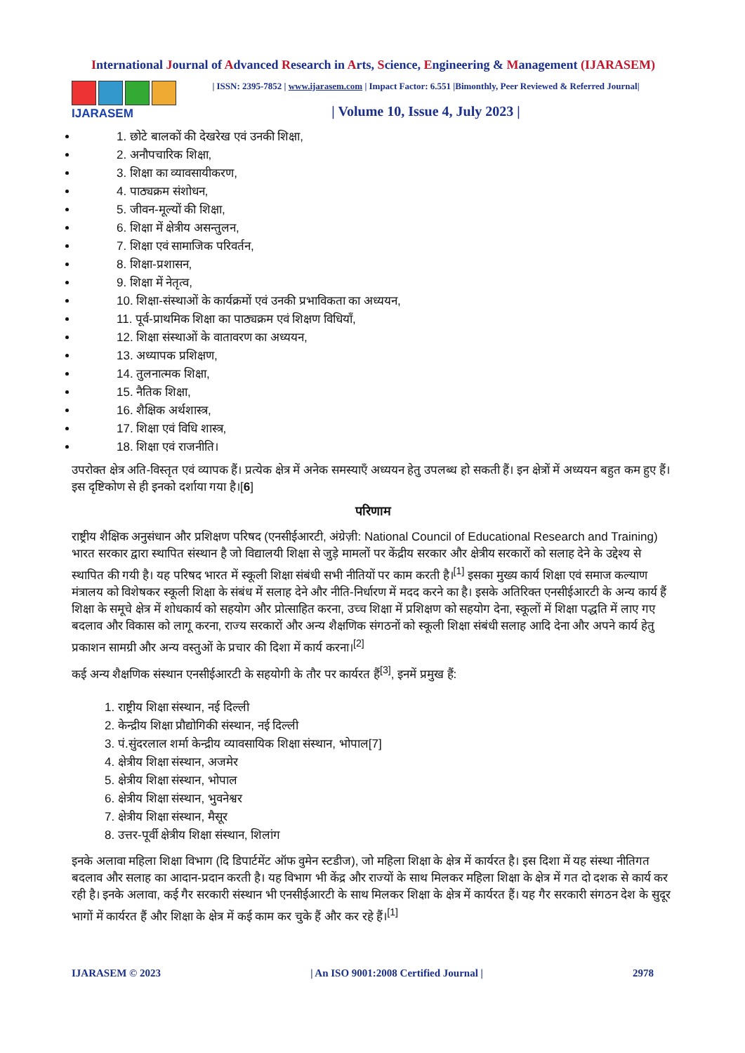International Journal of Advanced Research in Arts, Science, Engineering & Management (IJARASEM)
IJARASEM
| ISSN: 2395-7852 | www.ijarasem.com | Impact Factor: 6.551 |Bimonthly, Peer Reviewed & Referred Journal|
| Volume 10, Issue 4, July 2023 |
1. छोटे बालकों की देखरेख एवं उनकी शिक्षा,
2. अनौपचारिक शिक्षा,
3. शिक्षा का व्यावसायीकरण,
4. पाठ्यक्रम संशोधन,
5. जीवन-मूल्यों की शिक्षा,
6. शिक्षा में क्षेत्रीय असन्तुलन,
7. शिक्षा एवं सामाजिक परिवर्तन,
8. शिक्षा-प्रशासन,
9. शिक्षा में नेतृत्व,
10. शिक्षा-संस्थाओं के कार्यक्रमों एवं उनकी प्रभाविकता का अध्ययन,
11. पूर्व-प्राथमिक शिक्षा का पाठ्यक्रम एवं शिक्षण विधियाँ,
12. शिक्षा संस्थाओं के वातावरण का अध्ययन,
13. अध्यापक प्रशिक्षण,
14. तुलनात्मक शिक्षा,
15. नैतिक शिक्षा,
16. शैक्षिक अर्थशास्त्र,
17. शिक्षा एवं विधि शास्त्र,
18. शिक्षा एवं राजनीति।
उपरोक्त क्षेत्र अति-विस्तृत एवं व्यापक हैं। प्रत्येक क्षेत्र में अनेक समस्याएँ अध्ययन हेतु उपलब्ध हो सकती हैं। इन क्षेत्रों में अध्ययन बहुत कम हुए हैं। इस दृष्टिकोण से ही इनको दर्शाया गया है।[6]
परिणाम
राष्ट्रीय शैक्षिक अनुसंधान और प्रशिक्षण परिषद (एनसीईआरटी, अंग्रेज़ी: National Council of Educational Research and Training) भारत सरकार द्वारा स्थापित संस्थान है जो विद्यालयी शिक्षा से जुड़े मामलों पर केंद्रीय सरकार और क्षेत्रीय सरकारों को सलाह देने के उद्देश्य से स्थापित की गयी है। यह परिषद भारत में स्कूली शिक्षा संबंधी सभी नीतियों पर काम करती है।<sup>[1]</sup> इसका मुख्य कार्य शिक्षा एवं समाज कल्याण मंत्रालय को विशेषकर स्कूली शिक्षा के संबंध में सलाह देने और नीति-निर्धारण में मदद करने का है। इसके अतिरिक्त एनसीईआरटी के अन्य कार्य हैं शिक्षा के समूचे क्षेत्र में शोधकार्य को सहयोग और प्रोत्साहित करना, उच्च शिक्षा में प्रशिक्षण को सहयोग देना, स्कूलों में शिक्षा पद्धति में लाए गए बदलाव और विकास को लागू करना, राज्य सरकारों और अन्य शैक्षणिक संगठनों को स्कूली शिक्षा संबंधी सलाह आदि देना और अपने कार्य हेतु प्रकाशन सामग्री और अन्य वस्तुओं के प्रचार की दिशा में कार्य करना।<sup>[2]</sup>
कई अन्य शैक्षणिक संस्थान एनसीईआरटी के सहयोगी के तौर पर कार्यरत हैं<sup>[3]</sup>, इनमें प्रमुख हैं:
1. राष्ट्रीय शिक्षा संस्थान, नई दिल्ली
2. केन्द्रीय शिक्षा प्रौद्योगिकी संस्थान, नई दिल्ली
3. पं.सुंदरलाल शर्मा केन्द्रीय व्यावसायिक शिक्षा संस्थान, भोपाल[7]
4. क्षेत्रीय शिक्षा संस्थान, अजमेर
5. क्षेत्रीय शिक्षा संस्थान, भोपाल
6. क्षेत्रीय शिक्षा संस्थान, भुवनेश्वर
7. क्षेत्रीय शिक्षा संस्थान, मैसूर
8. उत्तर-पूर्वी क्षेत्रीय शिक्षा संस्थान, शिलांग
इनके अलावा महिला शिक्षा विभाग (दि डिपार्टमेंट ऑफ वुमेन स्टडीज), जो महिला शिक्षा के क्षेत्र में कार्यरत है। इस दिशा में यह संस्था नीतिगत बदलाव और सलाह का आदान-प्रदान करती है। यह विभाग भी केंद्र और राज्यों के साथ मिलकर महिला शिक्षा के क्षेत्र में गत दो दशक से कार्य कर रही है। इनके अलावा, कई गैर सरकारी संस्थान भी एनसीईआरटी के साथ मिलकर शिक्षा के क्षेत्र में कार्यरत हैं। यह गैर सरकारी संगठन देश के सुदूर भागों में कार्यरत हैं और शिक्षा के क्षेत्र में कई काम कर चुके हैं और कर रहे हैं।<sup>[1]</sup>
IJARASEM © 2023 | An ISO 9001:2008 Certified Journal | 2978